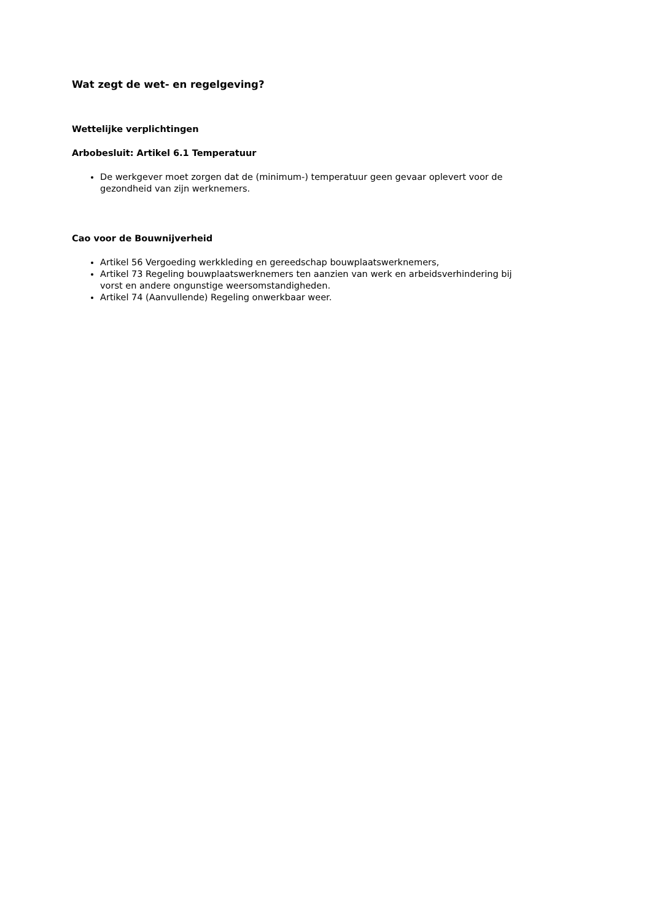Wat zegt de wet- en regelgeving?
Wettelijke verplichtingen
Arbobesluit: Artikel 6.1 Temperatuur
De werkgever moet zorgen dat de (minimum-) temperatuur geen gevaar oplevert voor de gezondheid van zijn werknemers.
Cao voor de Bouwnijverheid
Artikel 56 Vergoeding werkkleding en gereedschap bouwplaatswerknemers,
Artikel 73 Regeling bouwplaatswerknemers ten aanzien van werk en arbeidsverhindering bij vorst en andere ongunstige weersomstandigheden.
Artikel 74 (Aanvullende) Regeling onwerkbaar weer.